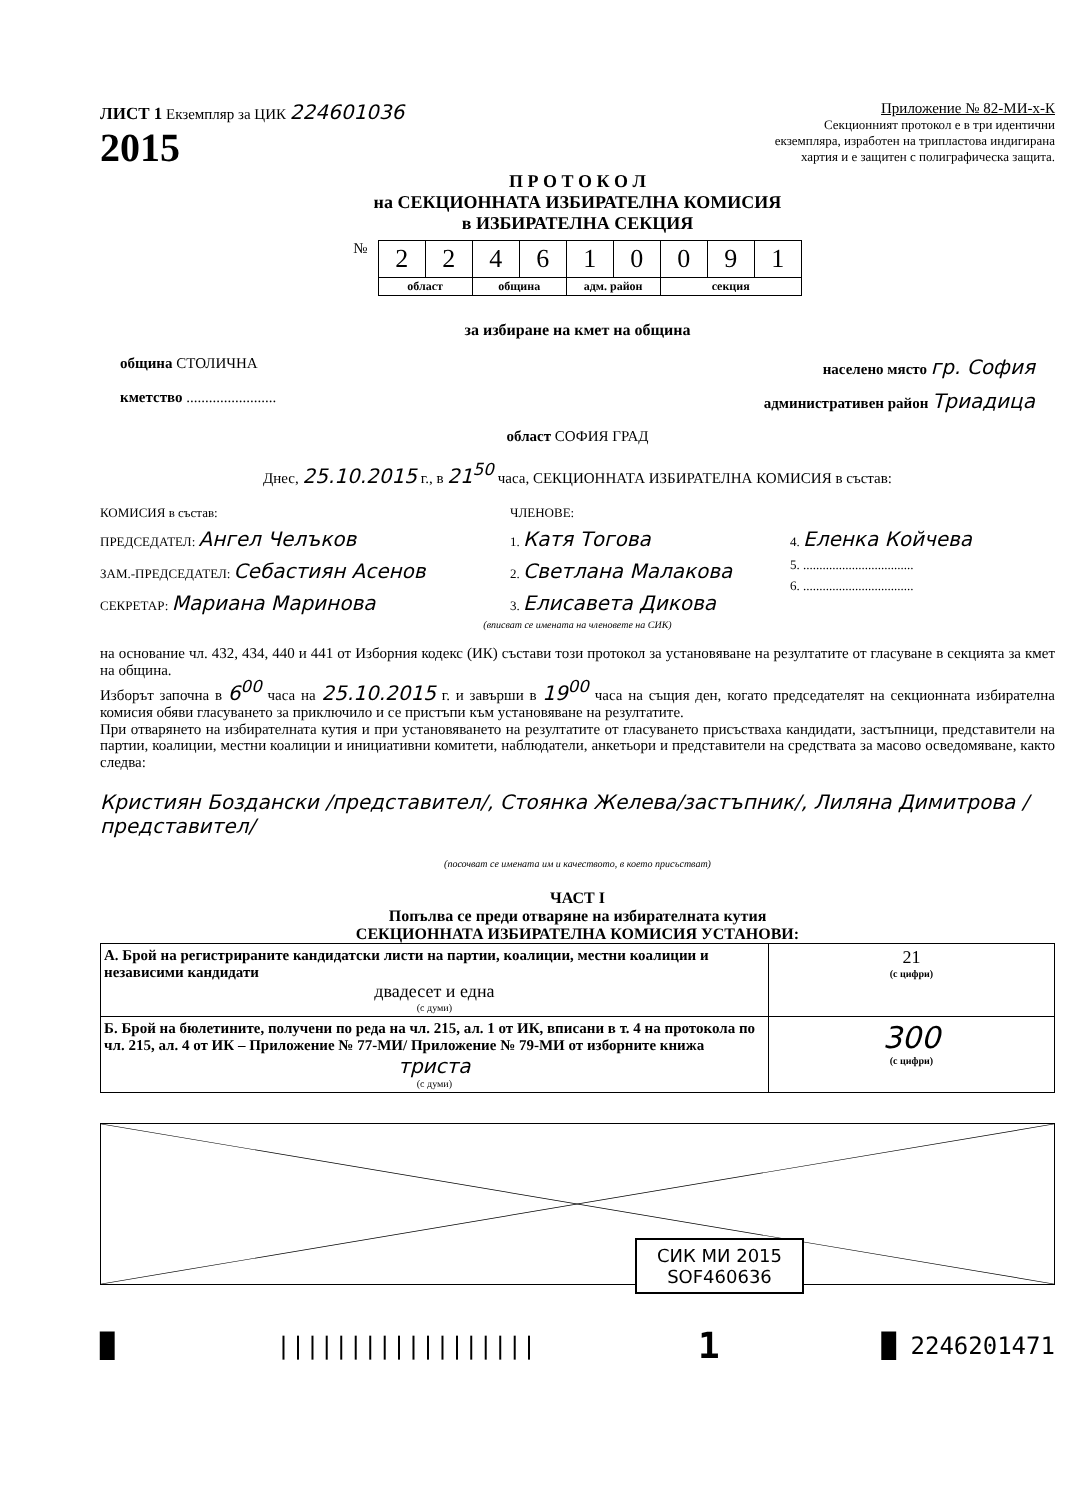ЛИСТ 1 Екземпляр за ЦИК 224601036
2015
Приложение № 82-МИ-х-К
Секционният протокол е в три идентични
екземпляра, изработен на трипластова индигирана
хартия и е защитен с полиграфическа защита.
П Р О Т О К О Л
на СЕКЦИОННАТА ИЗБИРАТЕЛНА КОМИСИЯ
в ИЗБИРАТЕЛНА СЕКЦИЯ
№
| 2 | 2 | 4 | 6 | 1 | 0 | 0 | 9 | 1 |
| област | | община | | адм. район | | секция | | |
за избиране на кмет на община
община СТОЛИЧНА населено място гр. София
кметство ........................ административен район Триадица
област СОФИЯ ГРАД
Днес, 25.10.2015 г., в 21<sup>50</sup> часа, СЕКЦИОННАТА ИЗБИРАТЕЛНА КОМИСИЯ в състав:
КОМИСИЯ в състав:
ПРЕДСЕДАТЕЛ: Ангел Челъков
ЗАМ.-ПРЕДСЕДАТЕЛ: Себастиян Асенов
СЕКРЕТАР: Мариана Маринова
ЧЛЕНОВЕ:
1. Катя Тогова
2. Светлана Малакова
3. Елисавета Дикова
4. Еленка Койчева
5. ..................................
6. ..................................
(вписват се имената на членовете на СИК)
на основание чл. 432, 434, 440 и 441 от Изборния кодекс (ИК) състави този протокол за установяване на резултатите от гласуване в секцията за кмет на община.
Изборът започна в 6<sup>00</sup> часа на 25.10.2015 г. и завърши в 19<sup>00</sup> часа на същия ден, когато председателят на секционната избирателна комисия обяви гласуването за приключило и се пристъпи към установяване на резултатите.
При отварянето на избирателната кутия и при установяването на резултатите от гласуването присъстваха кандидати, застъпници, представители на партии, коалиции, местни коалиции и инициативни комитети, наблюдатели, анкетьори и представители на средствата за масово осведомяване, както следва:
Кристиян Боздански /представител/, Стоянка Желева/застъпник/, Лиляна Димитрова /представител/
(посочват се имената им и качеството, в което присъстват)
ЧАСТ I
Попълва се преди отваряне на избирателната кутия
СЕКЦИОННАТА ИЗБИРАТЕЛНА КОМИСИЯ УСТАНОВИ:
| А. Брой на регистрираните кандидатски листи на партии, коалиции, местни коалиции и независими кандидати двадесет и една (с думи) | 21 (с цифри) |
| Б. Брой на бюлетините, получени по реда на чл. 215, ал. 1 от ИК, вписани в т. 4 на протокола по чл. 215, ал. 4 от ИК – Приложение № 77-МИ/ Приложение № 79-МИ от изборните книжа триста (с думи) | 300 (с цифри) |
СИК МИ 2015
SOF460636
█ |||||||||||||||||| 1 █ 2246201471